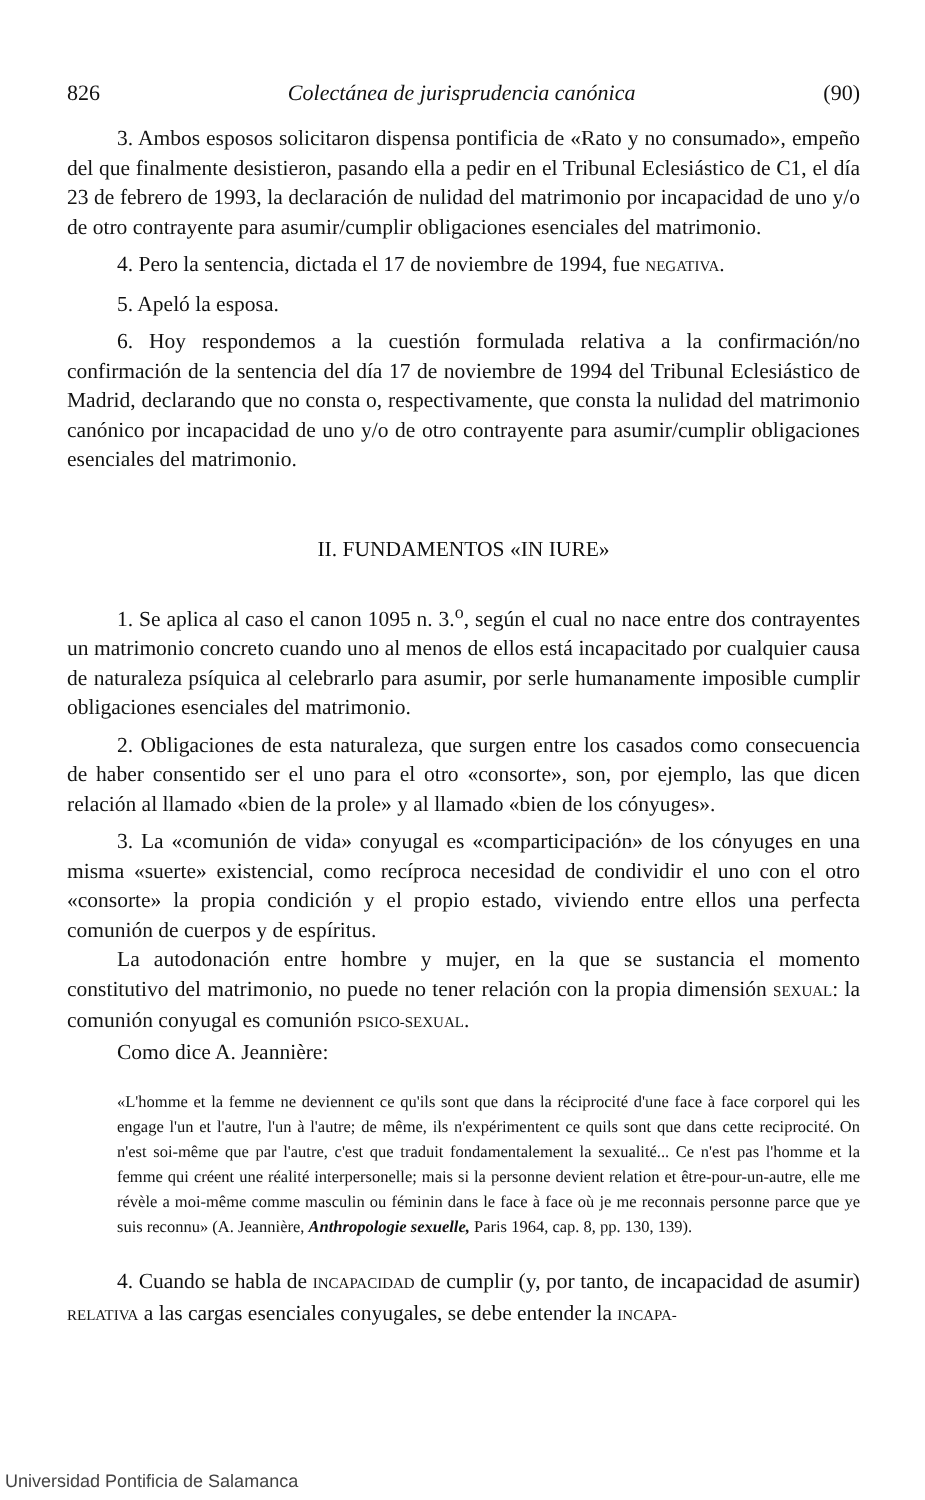826 Colectánea de jurisprudencia canónica (90)
3. Ambos esposos solicitaron dispensa pontificia de «Rato y no consumado», empeño del que finalmente desistieron, pasando ella a pedir en el Tribunal Eclesiástico de C1, el día 23 de febrero de 1993, la declaración de nulidad del matrimonio por incapacidad de uno y/o de otro contrayente para asumir/cumplir obligaciones esenciales del matrimonio.
4. Pero la sentencia, dictada el 17 de noviembre de 1994, fue NEGATIVA.
5. Apeló la esposa.
6. Hoy respondemos a la cuestión formulada relativa a la confirmación/no confirmación de la sentencia del día 17 de noviembre de 1994 del Tribunal Eclesiástico de Madrid, declarando que no consta o, respectivamente, que consta la nulidad del matrimonio canónico por incapacidad de uno y/o de otro contrayente para asumir/cumplir obligaciones esenciales del matrimonio.
II. FUNDAMENTOS «IN IURE»
1. Se aplica al caso el canon 1095 n. 3.<sup>o</sup>, según el cual no nace entre dos contrayentes un matrimonio concreto cuando uno al menos de ellos está incapacitado por cualquier causa de naturaleza psíquica al celebrarlo para asumir, por serle humanamente imposible cumplir obligaciones esenciales del matrimonio.
2. Obligaciones de esta naturaleza, que surgen entre los casados como consecuencia de haber consentido ser el uno para el otro «consorte», son, por ejemplo, las que dicen relación al llamado «bien de la prole» y al llamado «bien de los cónyuges».
3. La «comunión de vida» conyugal es «comparticipación» de los cónyuges en una misma «suerte» existencial, como recíproca necesidad de condividir el uno con el otro «consorte» la propia condición y el propio estado, viviendo entre ellos una perfecta comunión de cuerpos y de espíritus.
La autodonación entre hombre y mujer, en la que se sustancia el momento constitutivo del matrimonio, no puede no tener relación con la propia dimensión SEXUAL: la comunión conyugal es comunión PSICO-SEXUAL.
Como dice A. Jeannière:
«L'homme et la femme ne deviennent ce qu'ils sont que dans la réciprocité d'une face à face corporel qui les engage l'un et l'autre, l'un à l'autre; de même, ils n'expérimentent ce quils sont que dans cette reciprocité. On n'est soi-même que par l'autre, c'est que traduit fondamentalement la sexualité... Ce n'est pas l'homme et la femme qui créent une réalité interpersonelle; mais si la personne devient relation et être-pour-un-autre, elle me révèle a moi-même comme masculin ou féminin dans le face à face où je me reconnais personne parce que ye suis reconnu» (A. Jeannière, Anthropologie sexuelle, Paris 1964, cap. 8, pp. 130, 139).
4. Cuando se habla de INCAPACIDAD de cumplir (y, por tanto, de incapacidad de asumir) RELATIVA a las cargas esenciales conyugales, se debe entender la INCAPA-
Universidad Pontificia de Salamanca